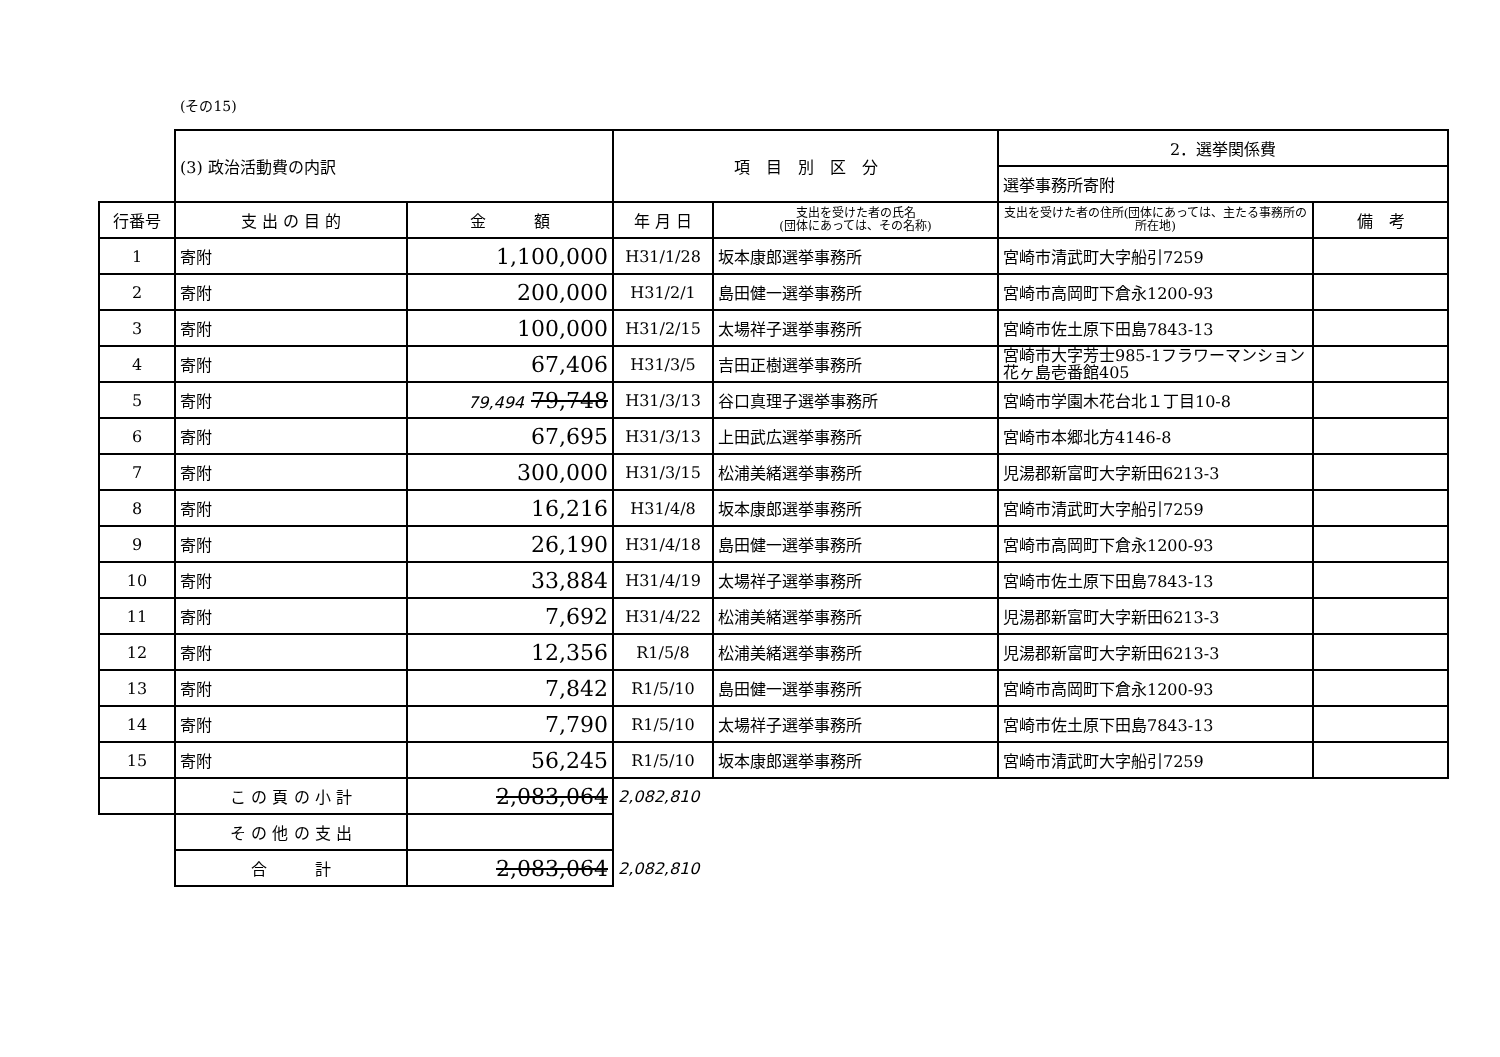(その15)
| | (3) 政治活動費の内訳 | | 項 目 別 区 分 | | 2．選挙関係費 | |
| | | | | | 選挙事務所寄附 | |
| 行番号 | 支 出 の 目 的 | 金 額 | 年 月 日 | 支出を受けた者の氏名 (団体にあっては、その名称) | 支出を受けた者の住所(団体にあっては、主たる事務所の所在地) | 備 考 |
| 1 | 寄附 | 1,100,000 | H31/1/28 | 坂本康郎選挙事務所 | 宮崎市清武町大字船引7259 | |
| 2 | 寄附 | 200,000 | H31/2/1 | 島田健一選挙事務所 | 宮崎市高岡町下倉永1200-93 | |
| 3 | 寄附 | 100,000 | H31/2/15 | 太場祥子選挙事務所 | 宮崎市佐土原下田島7843-13 | |
| 4 | 寄附 | 67,406 | H31/3/5 | 吉田正樹選挙事務所 | 宮崎市大字芳士985-1フラワーマンション花ヶ島壱番館405 | |
| 5 | 寄附 | 79,494 79,748 | H31/3/13 | 谷口真理子選挙事務所 | 宮崎市学園木花台北１丁目10-8 | |
| 6 | 寄附 | 67,695 | H31/3/13 | 上田武広選挙事務所 | 宮崎市本郷北方4146-8 | |
| 7 | 寄附 | 300,000 | H31/3/15 | 松浦美緒選挙事務所 | 児湯郡新富町大字新田6213-3 | |
| 8 | 寄附 | 16,216 | H31/4/8 | 坂本康郎選挙事務所 | 宮崎市清武町大字船引7259 | |
| 9 | 寄附 | 26,190 | H31/4/18 | 島田健一選挙事務所 | 宮崎市高岡町下倉永1200-93 | |
| 10 | 寄附 | 33,884 | H31/4/19 | 太場祥子選挙事務所 | 宮崎市佐土原下田島7843-13 | |
| 11 | 寄附 | 7,692 | H31/4/22 | 松浦美緒選挙事務所 | 児湯郡新富町大字新田6213-3 | |
| 12 | 寄附 | 12,356 | R1/5/8 | 松浦美緒選挙事務所 | 児湯郡新富町大字新田6213-3 | |
| 13 | 寄附 | 7,842 | R1/5/10 | 島田健一選挙事務所 | 宮崎市高岡町下倉永1200-93 | |
| 14 | 寄附 | 7,790 | R1/5/10 | 太場祥子選挙事務所 | 宮崎市佐土原下田島7843-13 | |
| 15 | 寄附 | 56,245 | R1/5/10 | 坂本康郎選挙事務所 | 宮崎市清武町大字船引7259 | |
| | こ の 頁 の 小 計 | 2,083,064 | 2,082,810 | | | |
| | そ の 他 の 支 出 | | | | | |
| | 合 計 | 2,083,064 | 2,082,810 | | | |